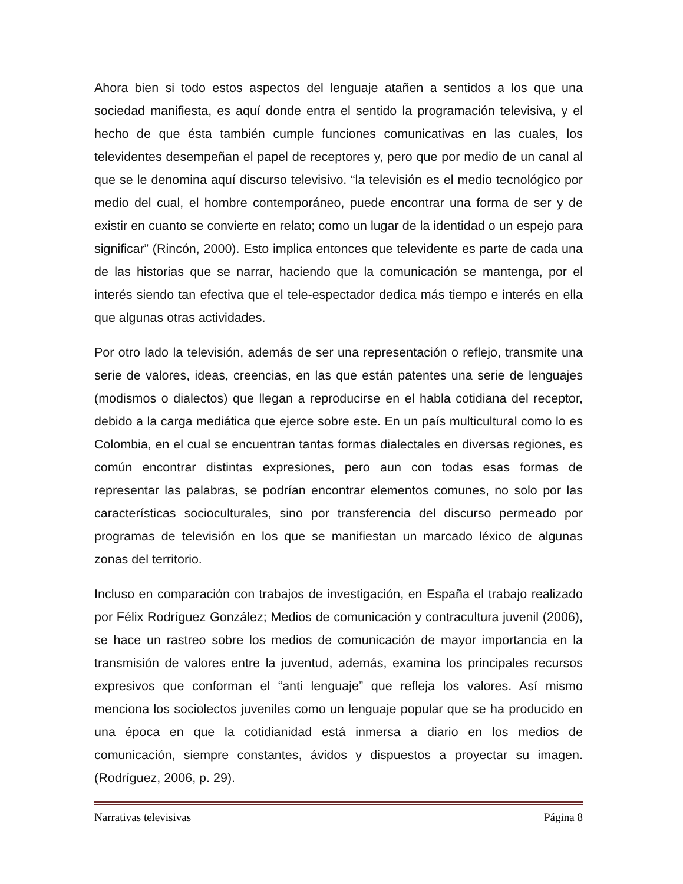Ahora bien si todo estos aspectos del lenguaje atañen a sentidos a los que una sociedad manifiesta, es aquí donde entra el sentido la programación televisiva, y el hecho de que ésta también cumple funciones comunicativas en las cuales, los televidentes desempeñan el papel de receptores y, pero que por medio de un canal al que se le denomina aquí discurso televisivo. “la televisión es el medio tecnológico por medio del cual, el hombre contemporáneo, puede encontrar una forma de ser y de existir en cuanto se convierte en relato; como un lugar de la identidad o un espejo para significar” (Rincón, 2000). Esto implica entonces que televidente es parte de cada una de las historias que se narrar, haciendo que la comunicación se mantenga, por el interés siendo tan efectiva que el tele-espectador dedica más tiempo e interés en ella que algunas otras actividades.
Por otro lado la televisión, además de ser una representación o reflejo, transmite una serie de valores, ideas, creencias, en las que están patentes una serie de lenguajes (modismos o dialectos) que llegan a reproducirse en el habla cotidiana del receptor, debido a la carga mediática que ejerce sobre este. En un país multicultural como lo es Colombia, en el cual se encuentran tantas formas dialectales en diversas regiones, es común encontrar distintas expresiones, pero aun con todas esas formas de representar las palabras, se podrían encontrar elementos comunes, no solo por las características socioculturales, sino por transferencia del discurso permeado por programas de televisión en los que se manifiestan un marcado léxico de algunas zonas del territorio.
Incluso en comparación con trabajos de investigación, en España el trabajo realizado por Félix Rodríguez González; Medios de comunicación y contracultura juvenil (2006), se hace un rastreo sobre los medios de comunicación de mayor importancia en la transmisión de valores entre la juventud, además, examina los principales recursos expresivos que conforman el “anti lenguaje” que refleja los valores. Así mismo menciona los sociolectos juveniles como un lenguaje popular que se ha producido en una época en que la cotidianidad está inmersa a diario en los medios de comunicación, siempre constantes, ávidos y dispuestos a proyectar su imagen. (Rodríguez, 2006, p. 29).
Narrativas televisivas Página 8